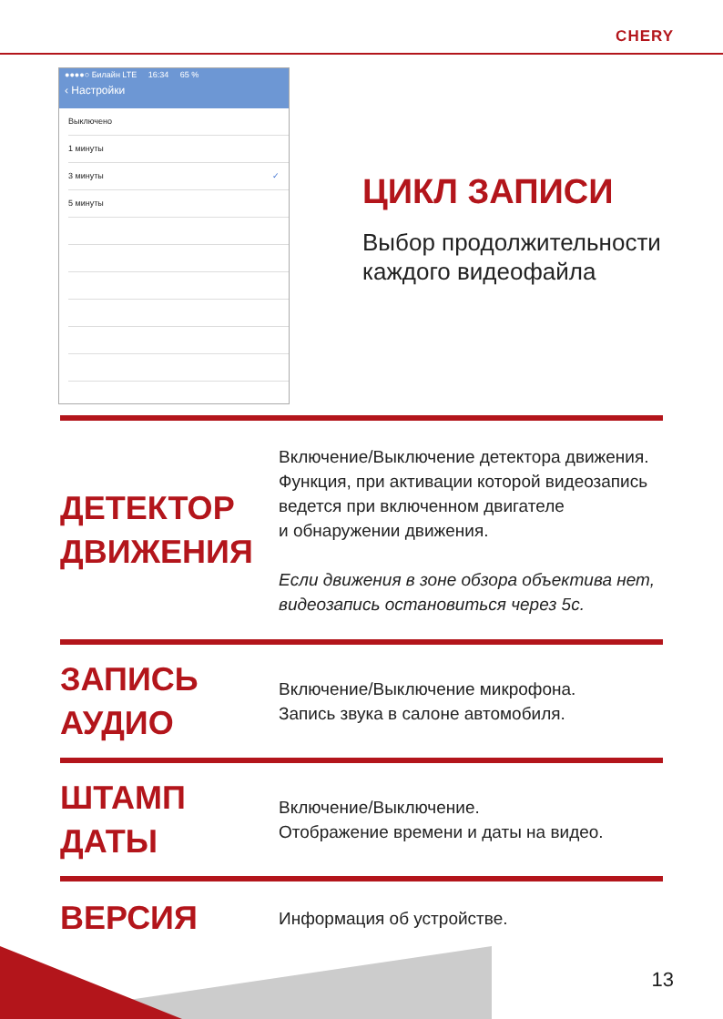CHERY
●●●●○ Билайн LTE 16:34 65 %
‹ Настройки
Выключено
1 минуты
3 минуты ✓
5 минуты
ЦИКЛ ЗАПИСИ
Выбор продолжительности
каждого видеофайла
ДЕТЕКТОР
ДВИЖЕНИЯ
Включение/Выключение детектора движения.
Функция, при активации которой видеозапись
ведется при включенном двигателе
и обнаружении движения.
Если движения в зоне обзора объектива нет,
видеозапись остановиться через 5с.
ЗАПИСЬ
АУДИО
Включение/Выключение микрофона.
Запись звука в салоне автомобиля.
ШТАМП
ДАТЫ
Включение/Выключение.
Отображение времени и даты на видео.
ВЕРСИЯ
Информация об устройстве.
13